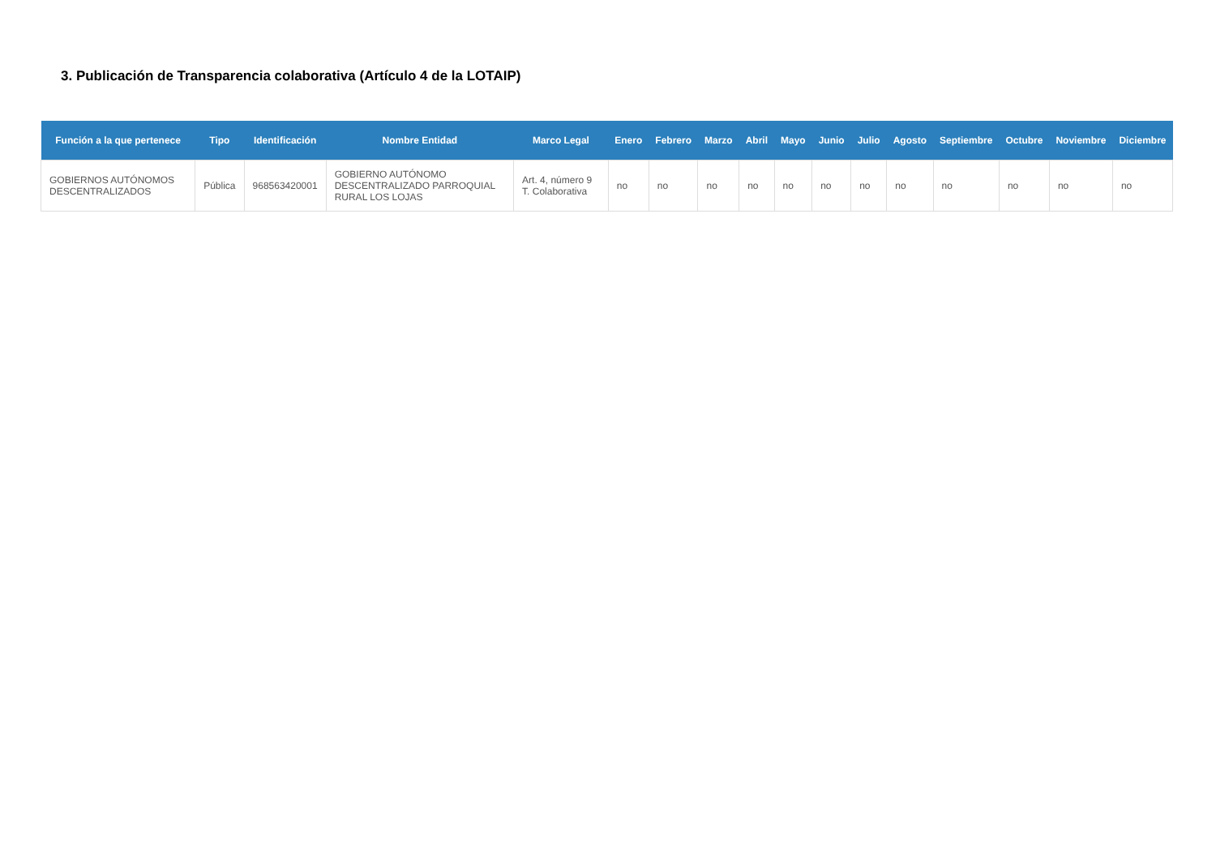3. Publicación de Transparencia colaborativa (Artículo 4 de la LOTAIP)
| Función a la que pertenece | Tipo | Identificación | Nombre Entidad | Marco Legal | Enero | Febrero | Marzo | Abril | Mayo | Junio | Julio | Agosto | Septiembre | Octubre | Noviembre | Diciembre |
| --- | --- | --- | --- | --- | --- | --- | --- | --- | --- | --- | --- | --- | --- | --- | --- | --- |
| GOBIERNOS AUTÓNOMOS DESCENTRALIZADOS | Pública | 968563420001 | GOBIERNO AUTÓNOMO DESCENTRALIZADO PARROQUIAL RURAL LOS LOJAS | Art. 4, número 9 T. Colaborativa | no | no | no | no | no | no | no | no | no | no | no | no |